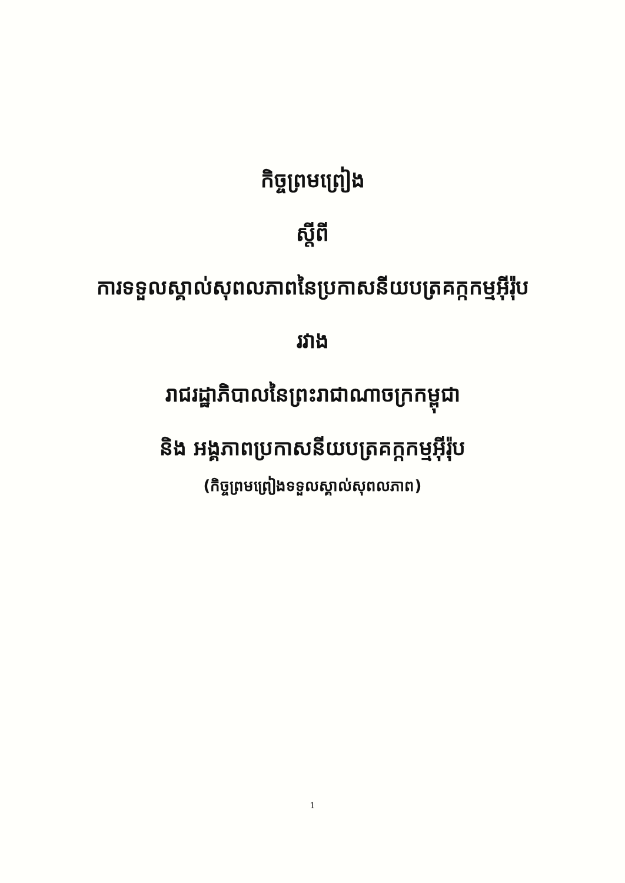កិច្ចព្រមព្រៀង
ស្តីពី
ការទទួលស្គាល់សុពលភាពនៃប្រកាសនីយបត្រគក្កកម្មអ៊ីរ៉ុប
រវាង
រាជរដ្ឋាភិបាលនៃព្រះរាជាណាចក្រកម្ពុជា
និង អង្គភាពប្រកាសនីយបត្រគក្កកម្មអ៊ីរ៉ុប
(កិច្ចព្រមព្រៀងទទួលស្គាល់សុពលភាព)
1